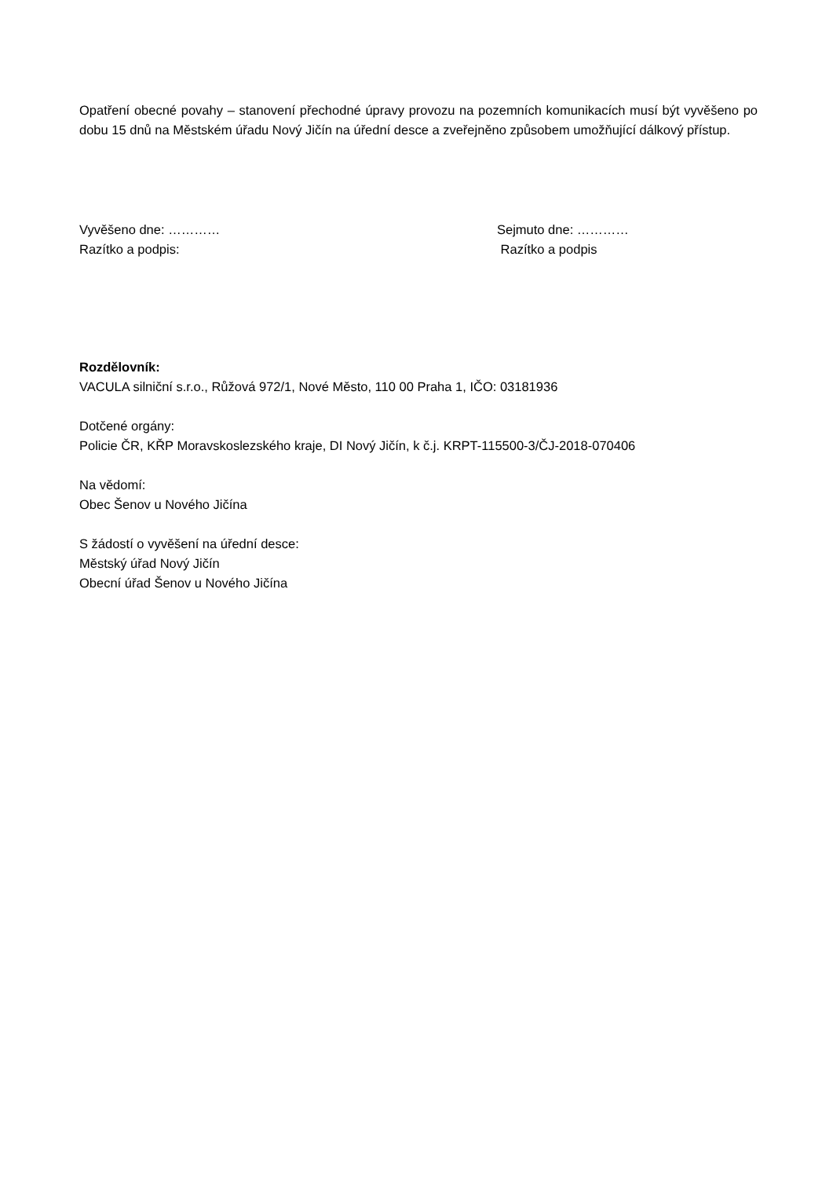Opatření obecné povahy – stanovení přechodné úpravy provozu na pozemních komunikacích musí být vyvěšeno po dobu 15 dnů na Městském úřadu Nový Jičín na úřední desce a zveřejněno způsobem umožňující dálkový přístup.
Vyvěšeno dne: ………… Sejmuto dne: …………
Razítko a podpis: Razítko a podpis
Rozdělovník:
VACULA silniční s.r.o., Růžová 972/1, Nové Město, 110 00 Praha 1, IČO: 03181936
Dotčené orgány:
Policie ČR, KŘP Moravskoslezského kraje, DI Nový Jičín, k č.j. KRPT-115500-3/ČJ-2018-070406
Na vědomí:
Obec Šenov u Nového Jičína
S žádostí o vyvěšení na úřední desce:
Městský úřad Nový Jičín
Obecní úřad Šenov u Nového Jičína